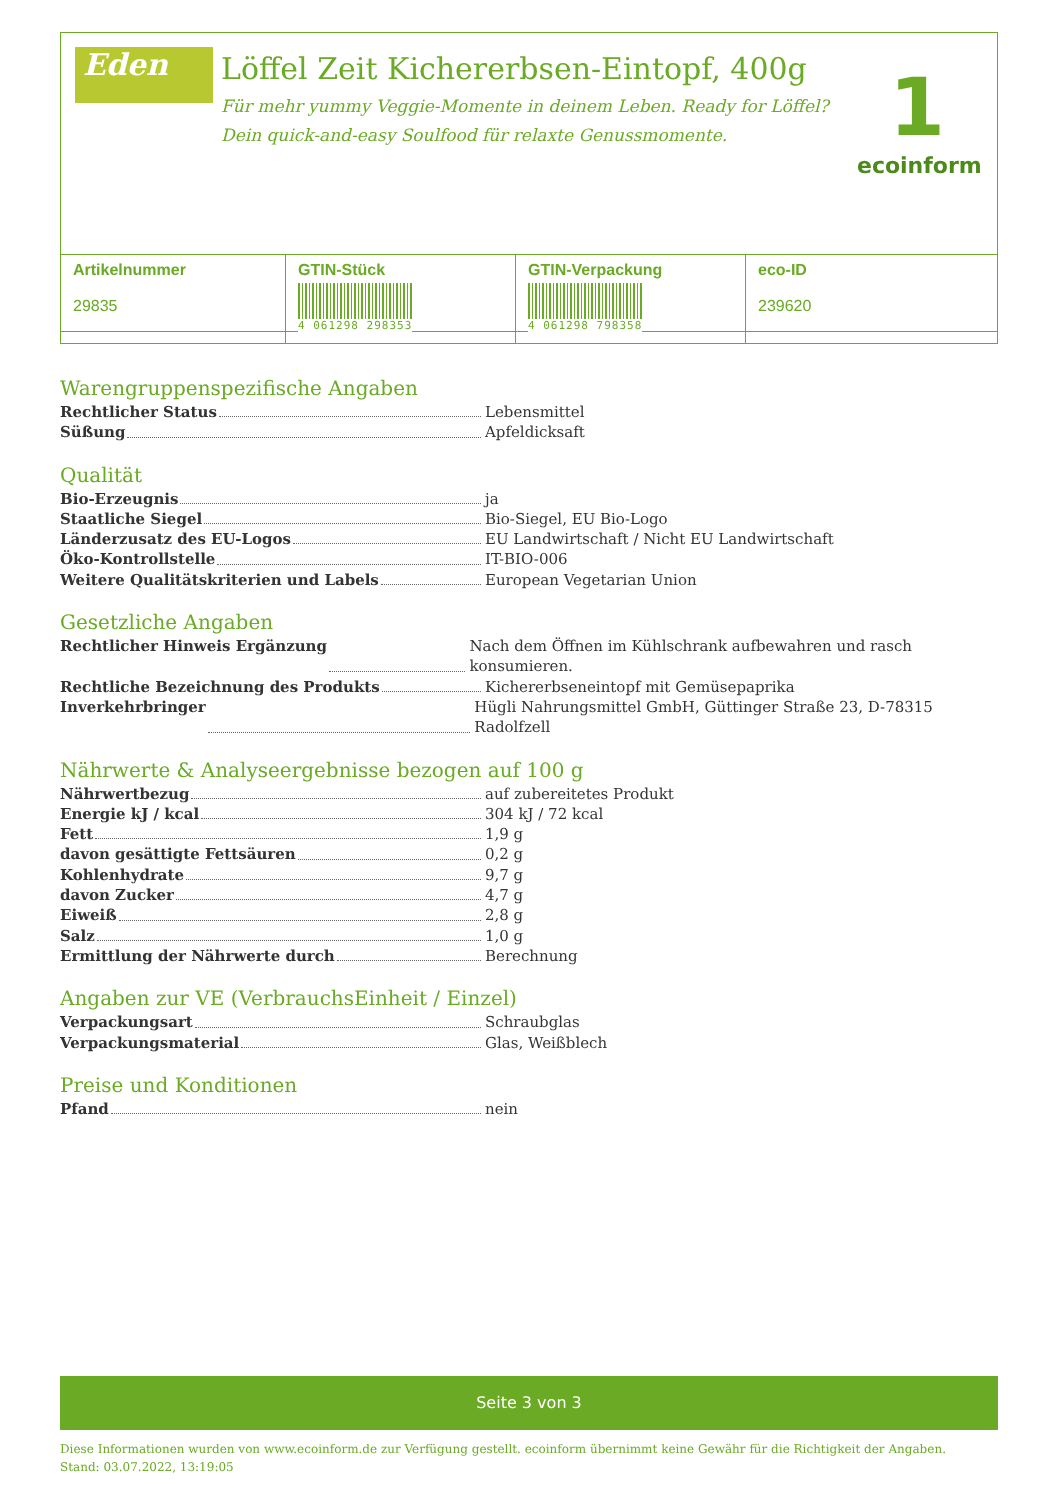Eden
Löffel Zeit Kichererbsen-Eintopf, 400g
Für mehr yummy Veggie-Momente in deinem Leben. Ready for Löffel?
Dein quick-and-easy Soulfood für relaxte Genussmomente.
1
ecoinform
| Artikelnummer 29835 | GTIN-Stück 4 061298 298353 | GTIN-Verpackung 4 061298 798358 | eco-ID 239620 |
Warengruppenspezifische Angaben
Rechtlicher Status Lebensmittel
Süßung Apfeldicksaft
Qualität
Bio-Erzeugnis ja
Staatliche Siegel Bio-Siegel, EU Bio-Logo
Länderzusatz des EU-Logos EU Landwirtschaft / Nicht EU Landwirtschaft
Öko-Kontrollstelle IT-BIO-006
Weitere Qualitätskriterien und Labels European Vegetarian Union
Gesetzliche Angaben
Rechtlicher Hinweis Ergänzung Nach dem Öffnen im Kühlschrank aufbewahren und rasch konsumieren.
Rechtliche Bezeichnung des Produkts Kichererbseneintopf mit Gemüsepaprika
Inverkehrbringer Hügli Nahrungsmittel GmbH, Güttinger Straße 23, D-78315 Radolfzell
Nährwerte & Analyseergebnisse bezogen auf 100 g
Nährwertbezug auf zubereitetes Produkt
Energie kJ / kcal 304 kJ / 72 kcal
Fett 1,9 g
davon gesättigte Fettsäuren 0,2 g
Kohlenhydrate 9,7 g
davon Zucker 4,7 g
Eiweiß 2,8 g
Salz 1,0 g
Ermittlung der Nährwerte durch Berechnung
Angaben zur VE (VerbrauchsEinheit / Einzel)
Verpackungsart Schraubglas
Verpackungsmaterial Glas, Weißblech
Preise und Konditionen
Pfand nein
Seite 3 von 3
Diese Informationen wurden von www.ecoinform.de zur Verfügung gestellt. ecoinform übernimmt keine Gewähr für die Richtigkeit der Angaben.
Stand: 03.07.2022, 13:19:05